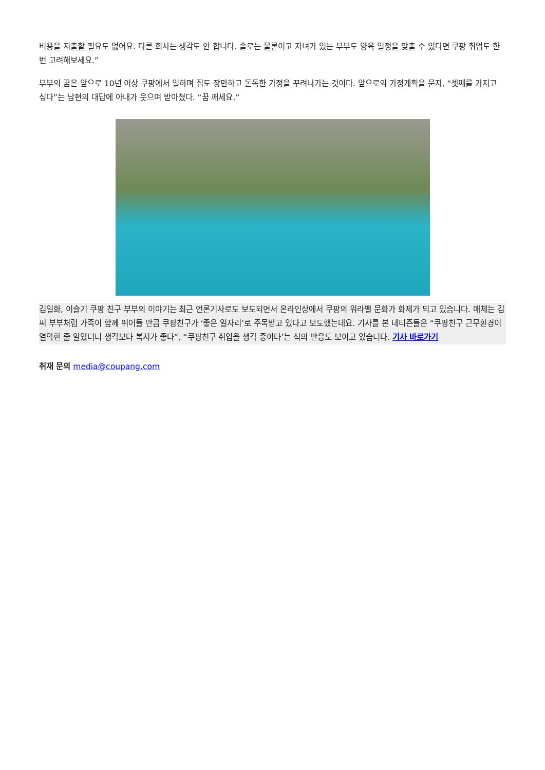비용을 지출할 필요도 없어요. 다른 회사는 생각도 안 합니다. 솔로는 물론이고 자녀가 있는 부부도 양육 일정을 맞출 수 있다면 쿠팡 취업도 한번 고려해보세요.”
부부의 꿈은 앞으로 10년 이상 쿠팡에서 일하며 집도 장만하고 돈독한 가정을 꾸려나가는 것이다. 앞으로의 가정계획을 묻자, “셋째를 가지고 싶다”는 남편의 대답에 아내가 웃으며 받아쳤다. “꿈 깨세요.”
김일화, 이슬기 쿠팡 친구 부부의 이야기는 최근 언론기사로도 보도되면서 온라인상에서 쿠팡의 워라밸 문화가 화제가 되고 있습니다. 매체는 김씨 부부처럼 가족이 함께 뛰어들 만큼 쿠팡친구가 ‘좋은 일자리’로 주목받고 있다고 보도했는데요. 기사를 본 네티즌들은 “쿠팡친구 근무환경이 열악한 줄 알았더니 생각보다 복지가 좋다”, “쿠팡친구 취업을 생각 중이다’는 식의 반응도 보이고 있습니다. 기사 바로가기
취재 문의 media@coupang.com